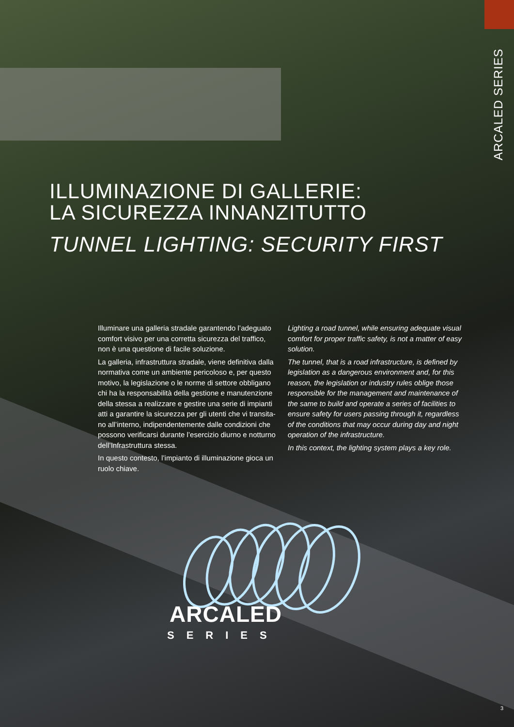ARCALED SERIES
ILLUMINAZIONE DI GALLERIE:
LA SICUREZZA INNANZITUTTO
TUNNEL LIGHTING: SECURITY FIRST
Illuminare una galleria stradale garantendo l’adeguato comfort visivo per una corretta sicurezza del traffico, non è una questione di facile soluzione.
La galleria, infrastruttura stradale, viene definitiva dalla normativa come un ambiente pericoloso e, per questo motivo, la legislazione o le norme di settore obbligano chi ha la responsabilità della gestione e manutenzione della stessa a realizzare e gestire una serie di impianti atti a garantire la sicurezza per gli utenti che vi transita-no all’interno, indipendentemente dalle condizioni che possono verificarsi durante l’esercizio diurno e notturno dell’Infrastruttura stessa.
In questo contesto, l’impianto di illuminazione gioca un ruolo chiave.
Lighting a road tunnel, while ensuring adequate visual comfort for proper traffic safety, is not a matter of easy solution.
The tunnel, that is a road infrastructure, is defined by legislation as a dangerous environment and, for this reason, the legislation or industry rules oblige those responsible for the management and maintenance of the same to build and operate a series of facilities to ensure safety for users passing through it, regardless of the conditions that may occur during day and night operation of the infrastructure.
In this context, the lighting system plays a key role.
ARCALED
SERIES
3